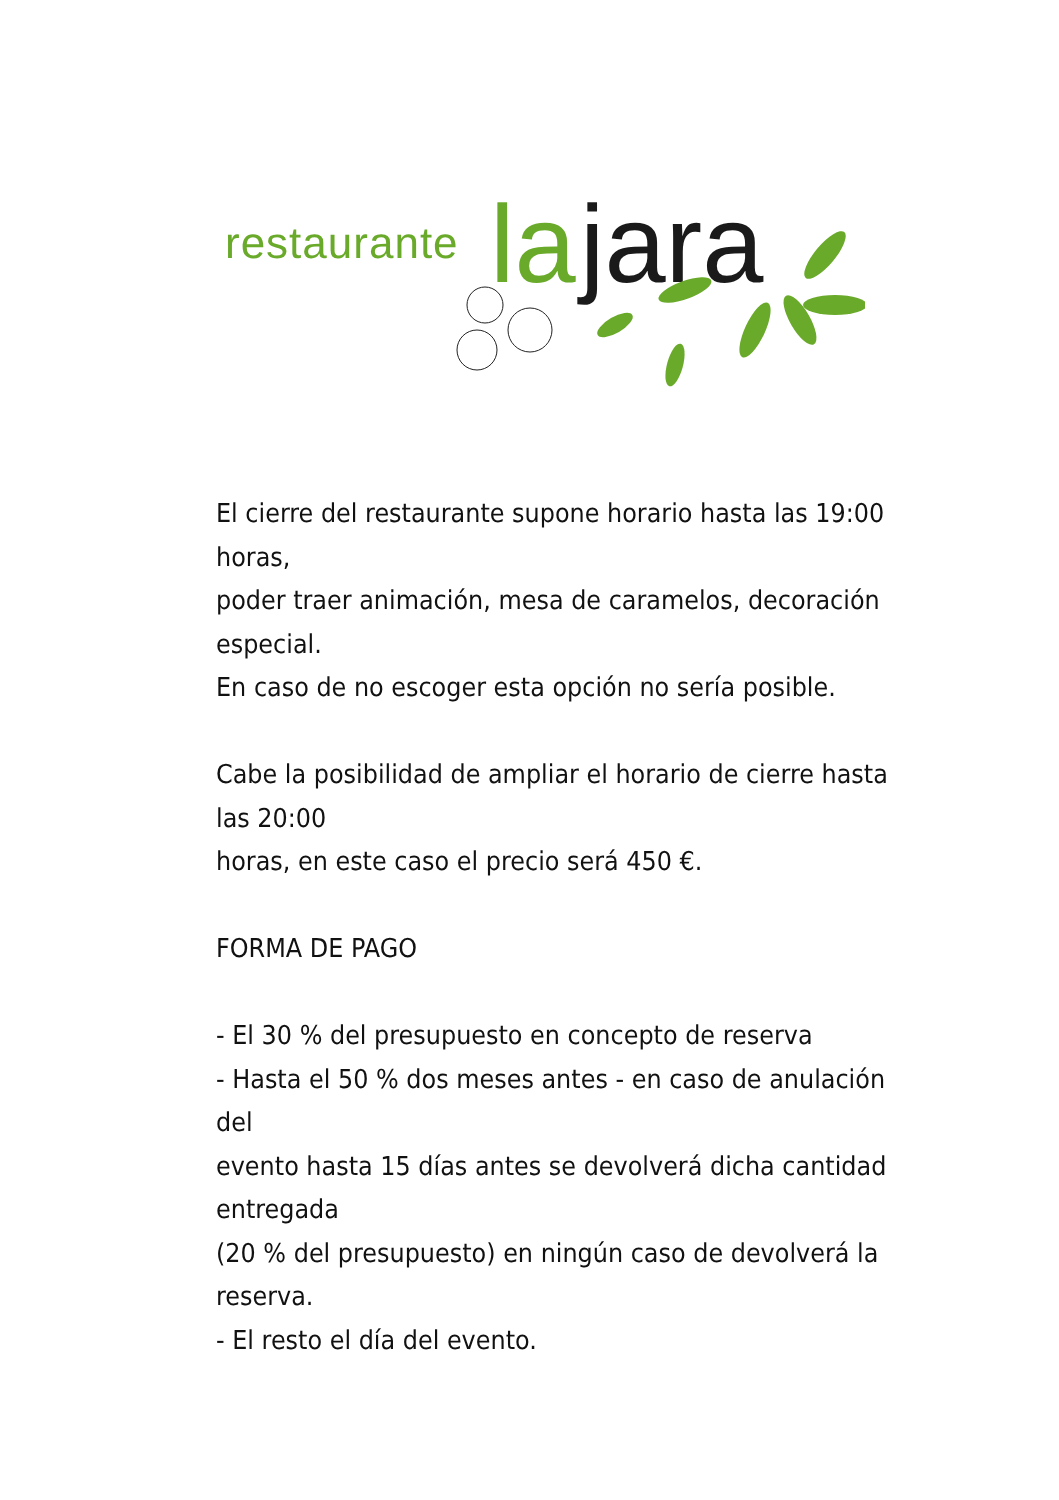restaurante la jara
El cierre del restaurante supone horario hasta las 19:00 horas,
poder traer animación, mesa de caramelos, decoración especial.
En caso de no escoger esta opción no sería posible.
Cabe la posibilidad de ampliar el horario de cierre hasta las 20:00
horas, en este caso el precio será 450 €.
FORMA DE PAGO
- El 30 % del presupuesto en concepto de reserva
- Hasta el 50 % dos meses antes - en caso de anulación del
evento hasta 15 días antes se devolverá dicha cantidad entregada
(20 % del presupuesto) en ningún caso de devolverá la reserva.
- El resto el día del evento.